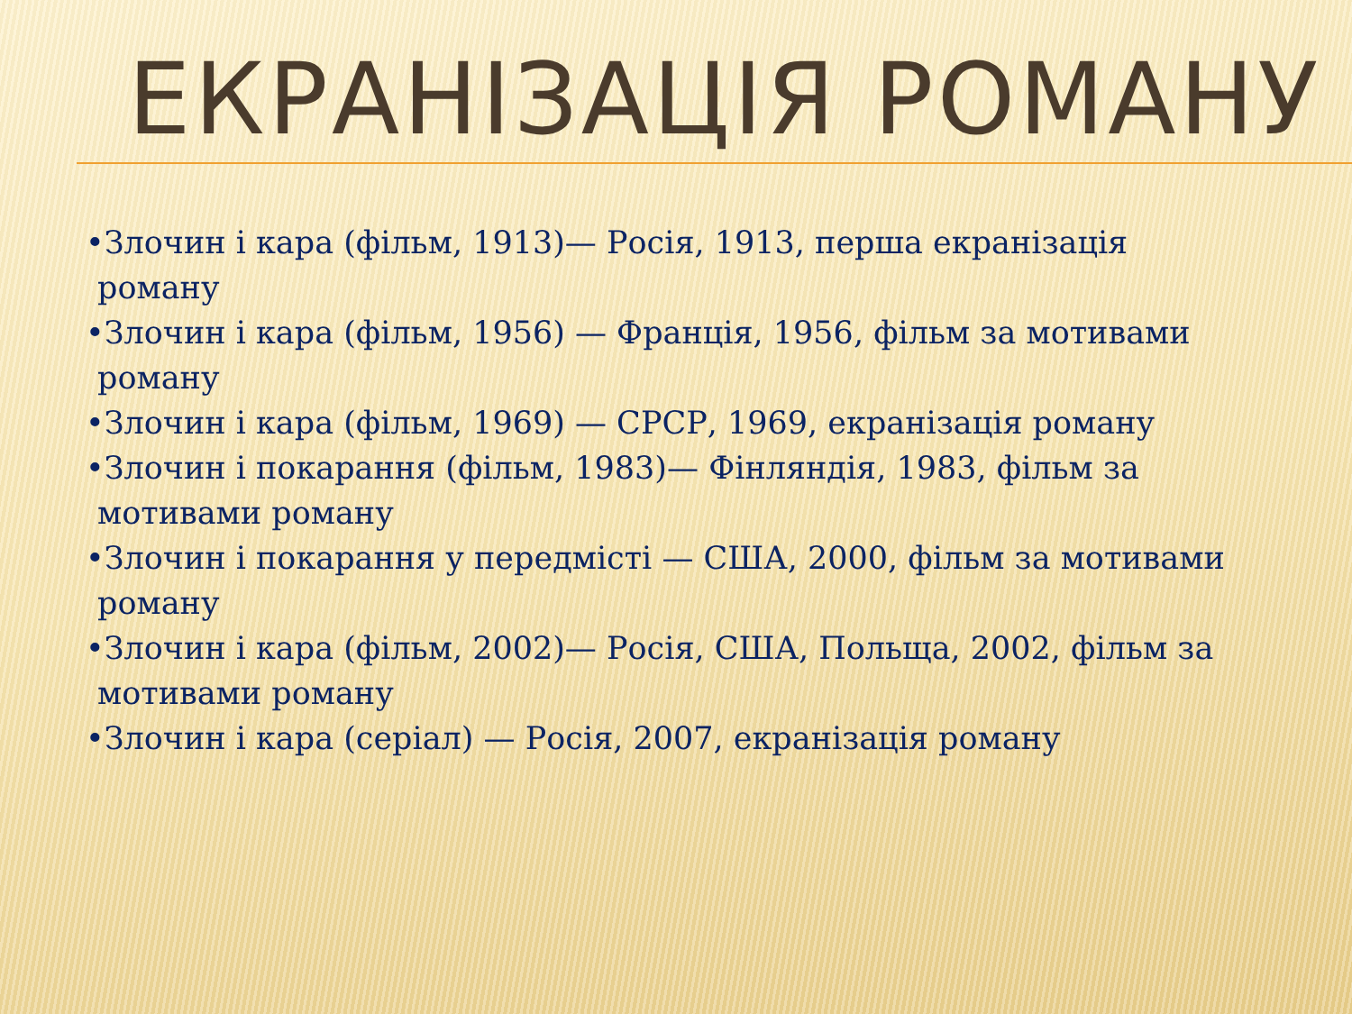ЕКРАНІЗАЦІЯ РОМАНУ
•Злочин і кара (фільм, 1913)— Росія, 1913, перша екранізація роману
•Злочин і кара (фільм, 1956) — Франція, 1956, фільм за мотивами роману
•Злочин і кара (фільм, 1969) — СРСР, 1969, екранізація роману
•Злочин і покарання (фільм, 1983)— Фінляндія, 1983, фільм за мотивами роману
•Злочин і покарання у передмісті — США, 2000, фільм за мотивами роману
•Злочин і кара (фільм, 2002)— Росія, США, Польща, 2002, фільм за мотивами роману
•Злочин і кара (серіал) — Росія, 2007, екранізація роману